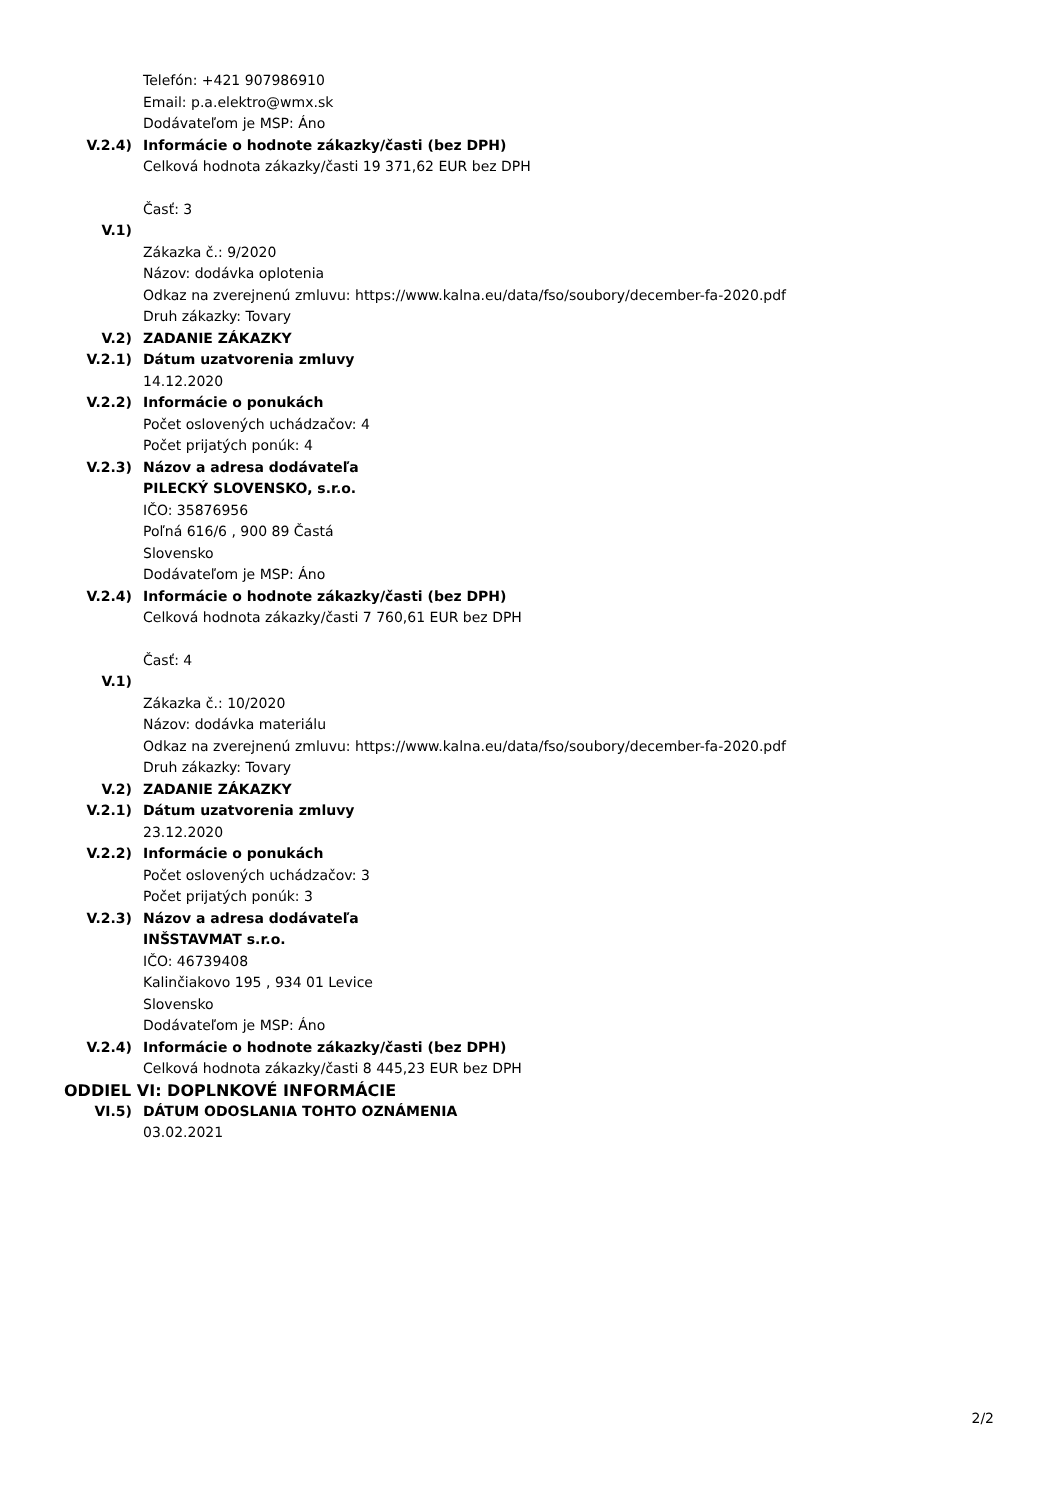Telefón: +421 907986910
Email: p.a.elektro@wmx.sk
Dodávateľom je MSP: Áno
V.2.4) Informácie o hodnote zákazky/časti (bez DPH)
Celková hodnota zákazky/časti 19 371,62 EUR bez DPH
Časť: 3
V.1)
Zákazka č.: 9/2020
Názov: dodávka oplotenia
Odkaz na zverejnenú zmluvu: https://www.kalna.eu/data/fso/soubory/december-fa-2020.pdf
Druh zákazky: Tovary
V.2) ZADANIE ZÁKAZKY
V.2.1) Dátum uzatvorenia zmluvy
14.12.2020
V.2.2) Informácie o ponukách
Počet oslovených uchádzačov: 4
Počet prijatých ponúk: 4
V.2.3) Názov a adresa dodávateľa
PILECKÝ SLOVENSKO, s.r.o.
IČO: 35876956
Poľná 616/6 , 900 89 Častá
Slovensko
Dodávateľom je MSP: Áno
V.2.4) Informácie o hodnote zákazky/časti (bez DPH)
Celková hodnota zákazky/časti 7 760,61 EUR bez DPH
Časť: 4
V.1)
Zákazka č.: 10/2020
Názov: dodávka materiálu
Odkaz na zverejnenú zmluvu: https://www.kalna.eu/data/fso/soubory/december-fa-2020.pdf
Druh zákazky: Tovary
V.2) ZADANIE ZÁKAZKY
V.2.1) Dátum uzatvorenia zmluvy
23.12.2020
V.2.2) Informácie o ponukách
Počet oslovených uchádzačov: 3
Počet prijatých ponúk: 3
V.2.3) Názov a adresa dodávateľa
INŠSTAVMAT s.r.o.
IČO: 46739408
Kalinčiakovo 195 , 934 01 Levice
Slovensko
Dodávateľom je MSP: Áno
V.2.4) Informácie o hodnote zákazky/časti (bez DPH)
Celková hodnota zákazky/časti 8 445,23 EUR bez DPH
ODDIEL VI: DOPLNKOVÉ INFORMÁCIE
VI.5) DÁTUM ODOSLANIA TOHTO OZNÁMENIA
03.02.2021
2/2